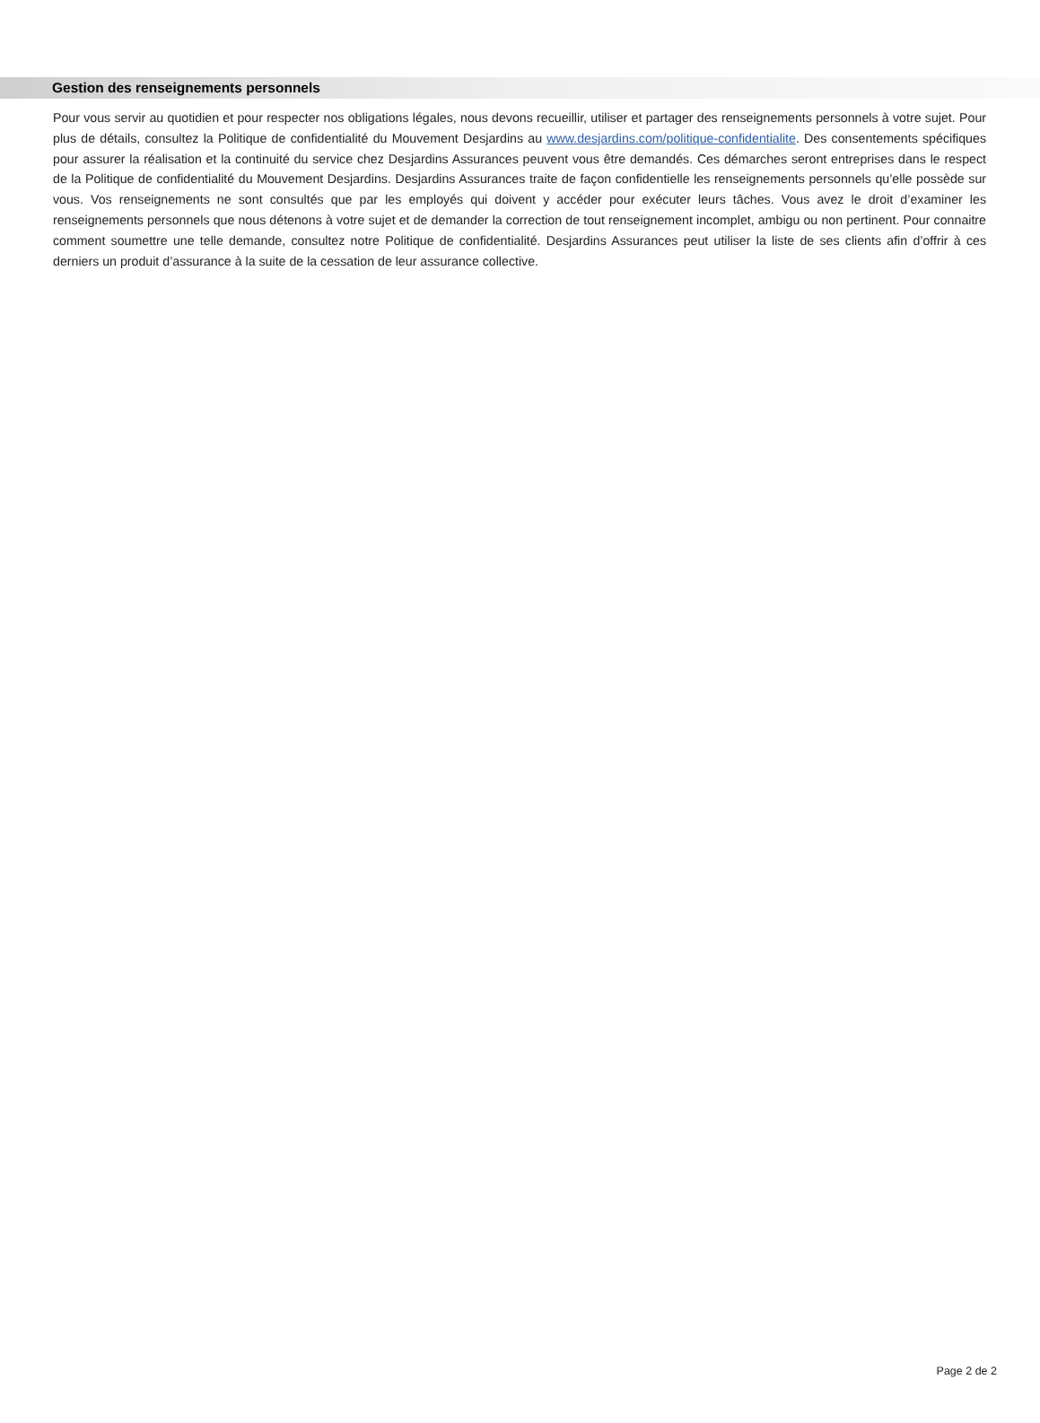Gestion des renseignements personnels
Pour vous servir au quotidien et pour respecter nos obligations légales, nous devons recueillir, utiliser et partager des renseignements personnels à votre sujet. Pour plus de détails, consultez la Politique de confidentialité du Mouvement Desjardins au www.desjardins.com/politique-confidentialite. Des consentements spécifiques pour assurer la réalisation et la continuité du service chez Desjardins Assurances peuvent vous être demandés. Ces démarches seront entreprises dans le respect de la Politique de confidentialité du Mouvement Desjardins. Desjardins Assurances traite de façon confidentielle les renseignements personnels qu’elle possède sur vous. Vos renseignements ne sont consultés que par les employés qui doivent y accéder pour exécuter leurs tâches. Vous avez le droit d’examiner les renseignements personnels que nous détenons à votre sujet et de demander la correction de tout renseignement incomplet, ambigu ou non pertinent. Pour connaitre comment soumettre une telle demande, consultez notre Politique de confidentialité. Desjardins Assurances peut utiliser la liste de ses clients afin d’offrir à ces derniers un produit d’assurance à la suite de la cessation de leur assurance collective.
Page 2 de 2